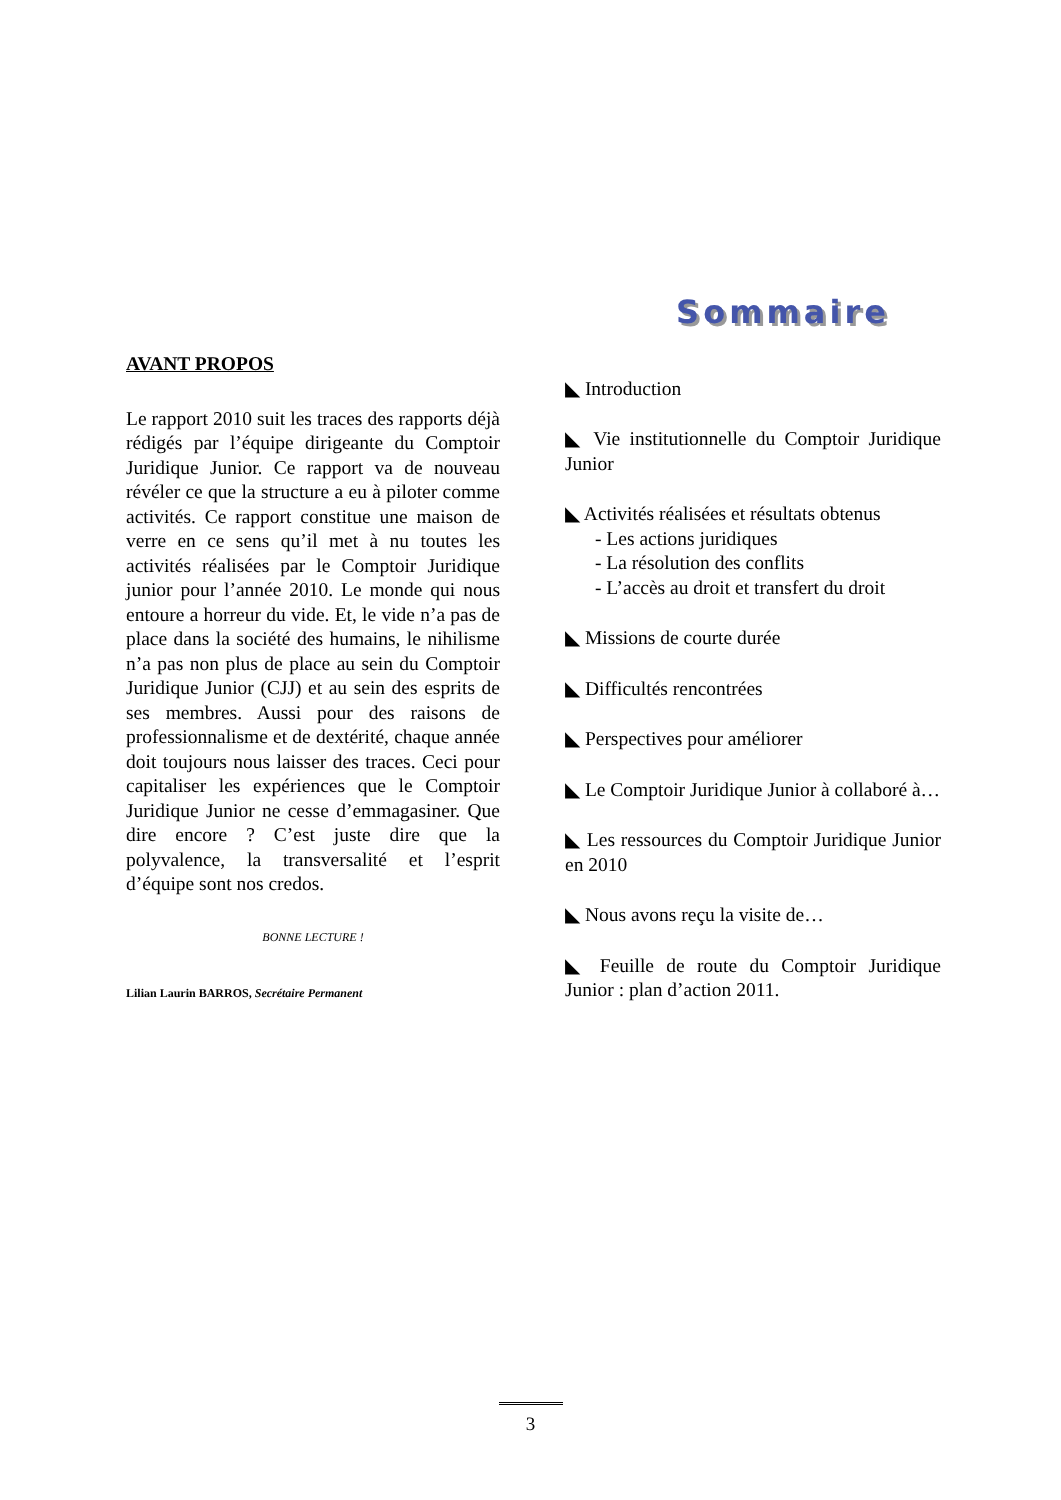AVANT PROPOS
Le rapport 2010 suit les traces des rapports déjà rédigés par l’équipe dirigeante du Comptoir Juridique Junior. Ce rapport va de nouveau révéler ce que la structure a eu à piloter comme activités. Ce rapport constitue une maison de verre en ce sens qu’il met à nu toutes les activités réalisées par le Comptoir Juridique junior pour l’année 2010. Le monde qui nous entoure a horreur du vide. Et, le vide n’a pas de place dans la société des humains, le nihilisme n’a pas non plus de place au sein du Comptoir Juridique Junior (CJJ) et au sein des esprits de ses membres. Aussi pour des raisons de professionnalisme et de dextérité, chaque année doit toujours nous laisser des traces. Ceci pour capitaliser les expériences que le Comptoir Juridique Junior ne cesse d’emmagasiner. Que dire encore ? C’est juste dire que la polyvalence, la transversalité et l’esprit d’équipe sont nos credos.
BONNE LECTURE !
Lilian Laurin BARROS, Secrétaire Permanent
Sommaire
◣ Introduction
◣ Vie institutionnelle du Comptoir Juridique Junior
◣ Activités réalisées et résultats obtenus
- Les actions juridiques
- La résolution des conflits
- L’accès au droit et transfert du droit
◣ Missions de courte durée
◣ Difficultés rencontrées
◣ Perspectives pour améliorer
◣ Le Comptoir Juridique Junior à collaboré à…
◣ Les ressources du Comptoir Juridique Junior en 2010
◣ Nous avons reçu la visite de…
◣ Feuille de route du Comptoir Juridique Junior : plan d’action 2011.
3